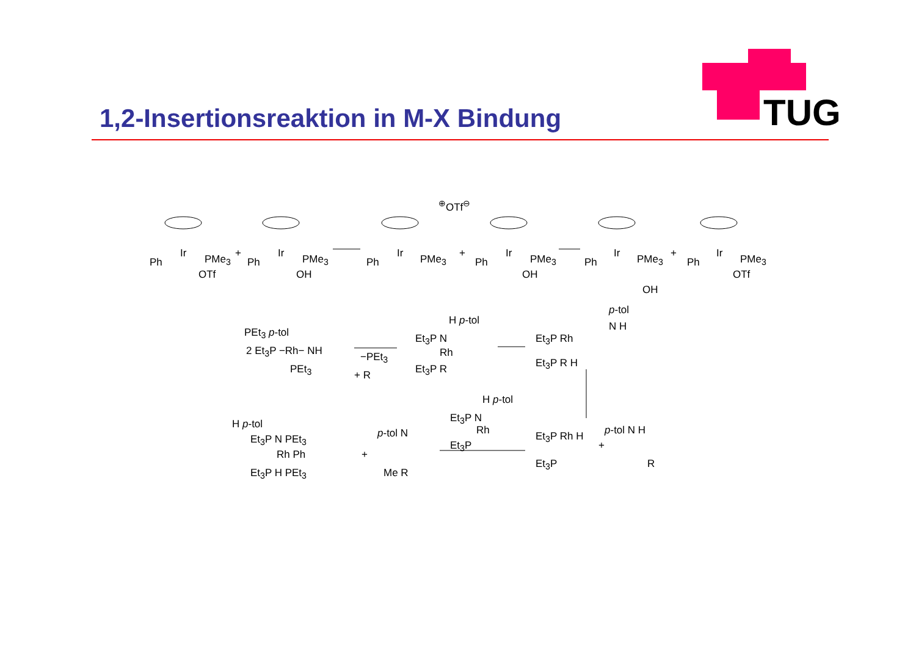1,2-Insertionsreaktion in M-X Bindung
TUG
Ph
Ir PMe<sub>3</sub>
OTf
+
Ph
Ir PMe<sub>3</sub>
OH
Ph
Ir PMe<sub>3</sub>
<sup>⊕</sup>OTf<sup>⊖</sup>
+
Ph
Ir PMe<sub>3</sub>
OH
Ph
Ir PMe<sub>3</sub>
OH
+
Ph
Ir PMe<sub>3</sub>
OTf
PEt<sub>3</sub> p-tol
2 Et<sub>3</sub>P −Rh− NH
PEt<sub>3</sub>
−PEt<sub>3</sub>
+ R
H p-tol
Et<sub>3</sub>P N
Rh
Et<sub>3</sub>P R
p-tol
N H
Et<sub>3</sub>P Rh
Et<sub>3</sub>P R H
H p-tol
Et<sub>3</sub>P N
Rh
Et<sub>3</sub>P
Et<sub>3</sub>P Rh H
Et<sub>3</sub>P
+
p-tol N H
R
H p-tol
Et<sub>3</sub>P N PEt<sub>3</sub>
Rh Ph
Et<sub>3</sub>P H PEt<sub>3</sub>
+
p-tol N
Me R